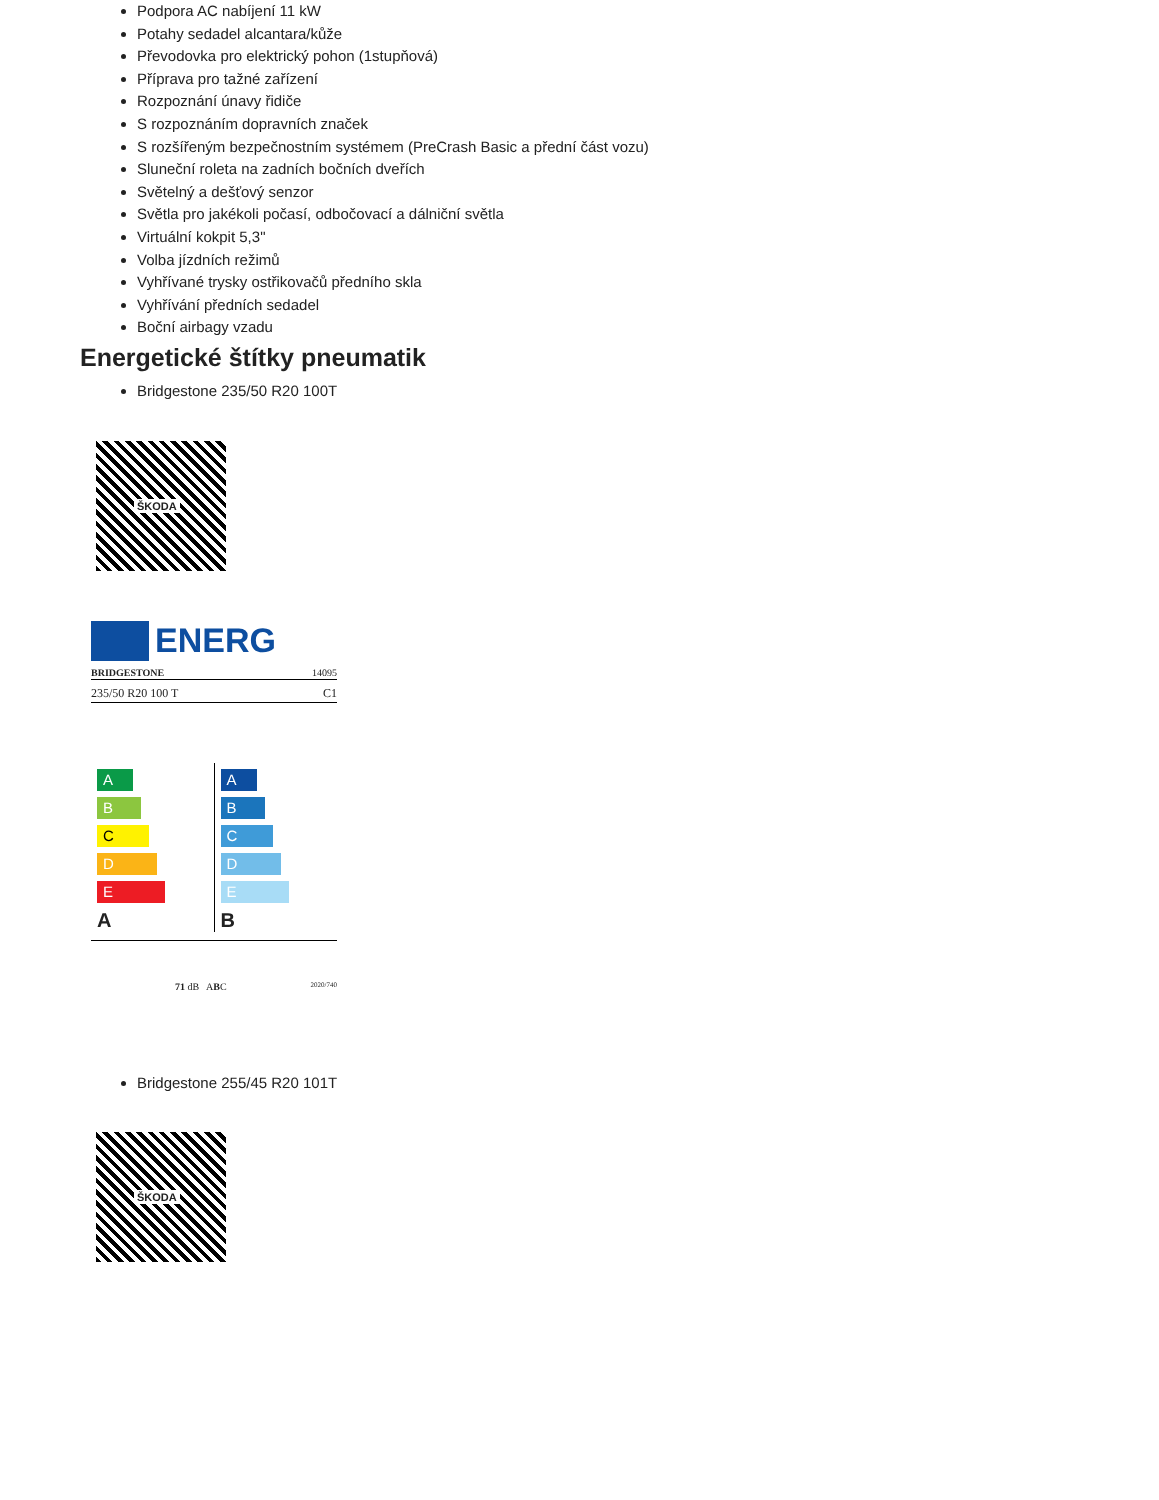Podpora AC nabíjení 11 kW
Potahy sedadel alcantara/kůže
Převodovka pro elektrický pohon (1stupňová)
Příprava pro tažné zařízení
Rozpoznání únavy řidiče
S rozpoznáním dopravních značek
S rozšířeným bezpečnostním systémem (PreCrash Basic a přední část vozu)
Sluneční roleta na zadních bočních dveřích
Světelný a dešťový senzor
Světla pro jakékoli počasí, odbočovací a dálniční světla
Virtuální kokpit 5,3"
Volba jízdních režimů
Vyhřívané trysky ostřikovačů předního skla
Vyhřívání předních sedadel
Boční airbagy vzadu
Energetické štítky pneumatik
Bridgestone 235/50 R20 100T
ŠKODA
ENERG
BRIDGESTONE 14095
235/50 R20 100 T C1
A
B
C
D
E
A
A
B
C
D
E
B
71 dB ABC 2020/740
Bridgestone 255/45 R20 101T
ŠKODA